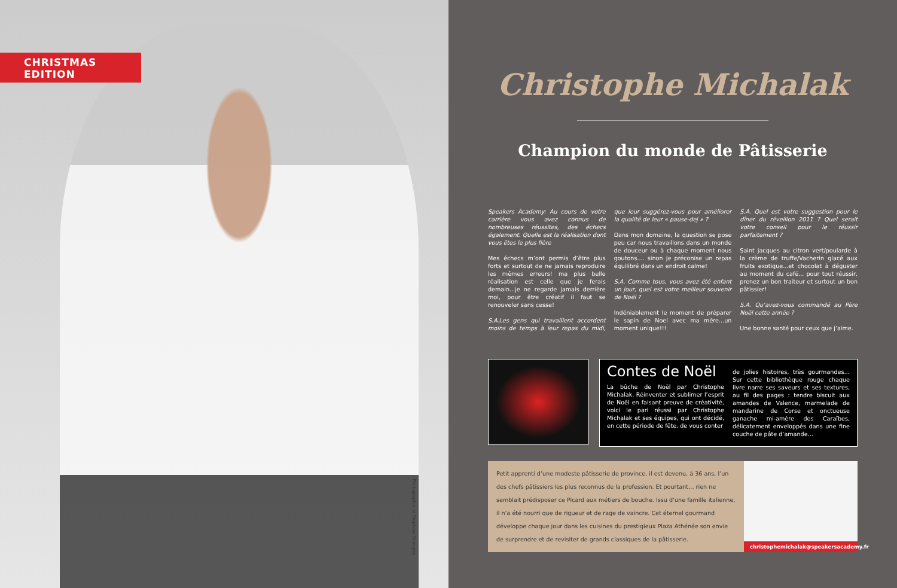CHRISTMAS EDITION
Photographie: ©Stephane Bourgies
Christophe Michalak
Champion du monde de Pâtisserie
Speakers Academy: Au cours de votre carrière vous avez connus de nombreuses réussites, des échecs également. Quelle est la réalisation dont vous êtes le plus fière
Mes échecs m’ont permis d’être plus forts et surtout de ne jamais reproduire les mêmes erreurs! ma plus belle réalisation est celle que je ferais demain...je ne regarde jamais derrière moi, pour être créatif il faut se renouveler sans cesse!
S.A.Les gens qui travaillent accordent moins de temps à leur repas du midi, que leur suggérez-vous pour améliorer la qualité de leur « pause-dej » ?
Dans mon domaine, la question se pose peu car nous travaillons dans un monde de douceur ou à chaque moment nous goutons.... sinon je préconise un repas équilibré dans un endroit calme!
S.A. Comme tous, vous avez été enfant un jour, quel est votre meilleur souvenir de Noël ?
Indéniablement le moment de préparer le sapin de Noel avec ma mère...un moment unique!!!
S.A. Quel est votre suggestion pour le dîner du réveillon 2011 ? Quel serait votre conseil pour le réussir parfaitement ?
Saint jacques au citron vert/poularde à la crème de truffe/Vacherin glacé aux fruits exotique...et chocolat à déguster au moment du café... pour tout réussir, prenez un bon traiteur et surtout un bon pâtissier!
S.A. Qu’avez-vous commandé au Père Noël cette année ?
Une bonne santé pour ceux que j’aime.
Contes de Noël
La bûche de Noël par Christophe Michalak. Réinventer et sublimer l’esprit de Noël en faisant preuve de créativité, voici le pari réussi par Christophe Michalak et ses équipes, qui ont décidé, en cette période de fête, de vous conter
de jolies histoires, très gourmandes… Sur cette bibliothèque rouge chaque livre narre ses saveurs et ses textures, au fil des pages : tendre biscuit aux amandes de Valence, marmelade de mandarine de Corse et onctueuse ganache mi-amère des Caraïbes, délicatement enveloppés dans une fine couche de pâte d’amande…
Petit apprenti d’une modeste pâtisserie de province, il est devenu, à 36 ans, l’un des chefs pâtissiers les plus reconnus de la profession. Et pourtant… rien ne semblait prédisposer ce Picard aux métiers de bouche. Issu d’une famille italienne, il n’a été nourri que de rigueur et de rage de vaincre. Cet éternel gourmand développe chaque jour dans les cuisines du prestigieux Plaza Athénée son envie de surprendre et de revisiter de grands classiques de la pâtisserie.
christophemichalak@speakersacademy.fr